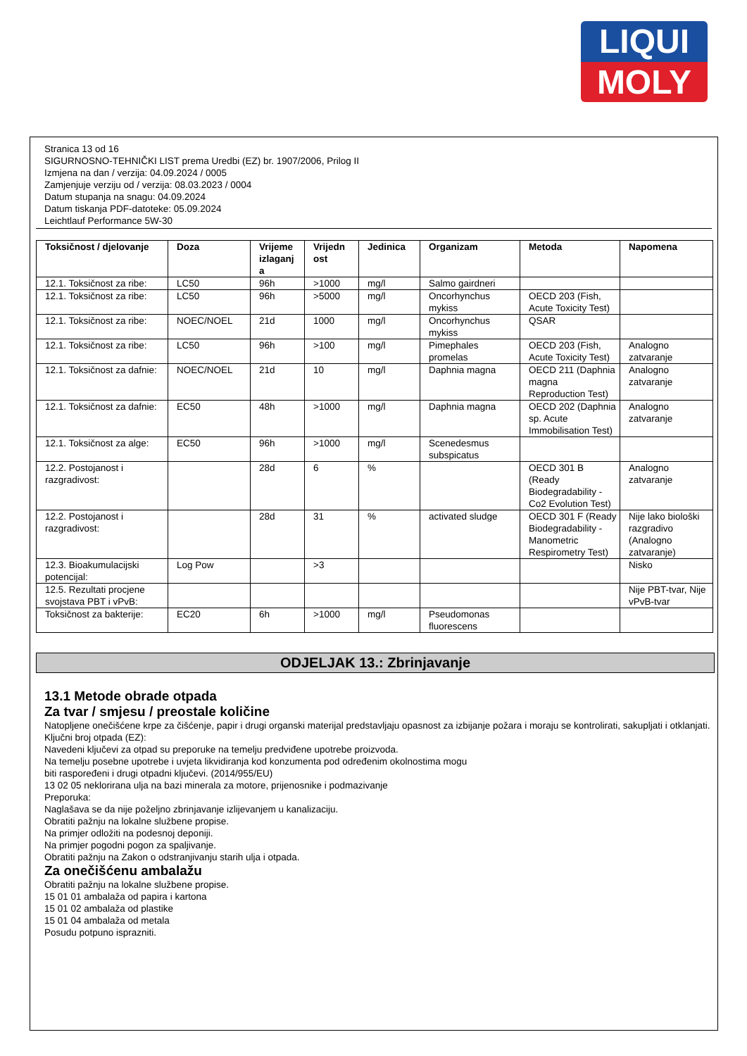LIQUI
MOLY
Stranica 13 od 16
SIGURNOSNO-TEHNIČKI LIST prema Uredbi (EZ) br. 1907/2006, Prilog II
Izmjena na dan / verzija: 04.09.2024 / 0005
Zamjenjuje verziju od / verzija: 08.03.2023 / 0004
Datum stupanja na snagu: 04.09.2024
Datum tiskanja PDF-datoteke: 05.09.2024
Leichtlauf Performance 5W-30
| Toksičnost / djelovanje | Doza | Vrijeme izlaganj a | Vrijedn ost | Jedinica | Organizam | Metoda | Napomena |
| --- | --- | --- | --- | --- | --- | --- | --- |
| 12.1. Toksičnost za ribe: | LC50 | 96h | >1000 | mg/l | Salmo gairdneri | | |
| 12.1. Toksičnost za ribe: | LC50 | 96h | >5000 | mg/l | Oncorhynchus mykiss | OECD 203 (Fish, Acute Toxicity Test) | |
| 12.1. Toksičnost za ribe: | NOEC/NOEL | 21d | 1000 | mg/l | Oncorhynchus mykiss | QSAR | |
| 12.1. Toksičnost za ribe: | LC50 | 96h | >100 | mg/l | Pimephales promelas | OECD 203 (Fish, Acute Toxicity Test) | Analogno zatvaranje |
| 12.1. Toksičnost za dafnie: | NOEC/NOEL | 21d | 10 | mg/l | Daphnia magna | OECD 211 (Daphnia magna Reproduction Test) | Analogno zatvaranje |
| 12.1. Toksičnost za dafnie: | EC50 | 48h | >1000 | mg/l | Daphnia magna | OECD 202 (Daphnia sp. Acute Immobilisation Test) | Analogno zatvaranje |
| 12.1. Toksičnost za alge: | EC50 | 96h | >1000 | mg/l | Scenedesmus subspicatus | | |
| 12.2. Postojanost i razgradivost: | | 28d | 6 | % | | OECD 301 B (Ready Biodegradability - Co2 Evolution Test) | Analogno zatvaranje |
| 12.2. Postojanost i razgradivost: | | 28d | 31 | % | activated sludge | OECD 301 F (Ready Biodegradability - Manometric Respirometry Test) | Nije lako biološki razgradivo (Analogno zatvaranje) |
| 12.3. Bioakumulacijski potencijal: | Log Pow | | >3 | | | | Nisko |
| 12.5. Rezultati procjene svojstava PBT i vPvB: | | | | | | | Nije PBT-tvar, Nije vPvB-tvar |
| Toksičnost za bakterije: | EC20 | 6h | >1000 | mg/l | Pseudomonas fluorescens | | |
ODJELJAK 13.: Zbrinjavanje
13.1 Metode obrade otpada
Za tvar / smjesu / preostale količine
Natopljene onečišćene krpe za čišćenje, papir i drugi organski materijal predstavljaju opasnost za izbijanje požara i moraju se kontrolirati, sakupljati i otklanjati.
Ključni broj otpada (EZ):
Navedeni ključevi za otpad su preporuke na temelju predviđene upotrebe proizvoda.
Na temelju posebne upotrebe i uvjeta likvidiranja kod konzumenta pod određenim okolnostima mogu
biti raspoređeni i drugi otpadni ključevi. (2014/955/EU)
13 02 05 neklorirana ulja na bazi minerala za motore, prijenosnike i podmazivanje
Preporuka:
Naglašava se da nije poželjno zbrinjavanje izlijevanjem u kanalizaciju.
Obratiti pažnju na lokalne službene propise.
Na primjer odložiti na podesnoj deponiji.
Na primjer pogodni pogon za spaljivanje.
Obratiti pažnju na Zakon o odstranjivanju starih ulja i otpada.
Za onečišćenu ambalažu
Obratiti pažnju na lokalne službene propise.
15 01 01 ambalaža od papira i kartona
15 01 02 ambalaža od plastike
15 01 04 ambalaža od metala
Posudu potpuno isprazniti.